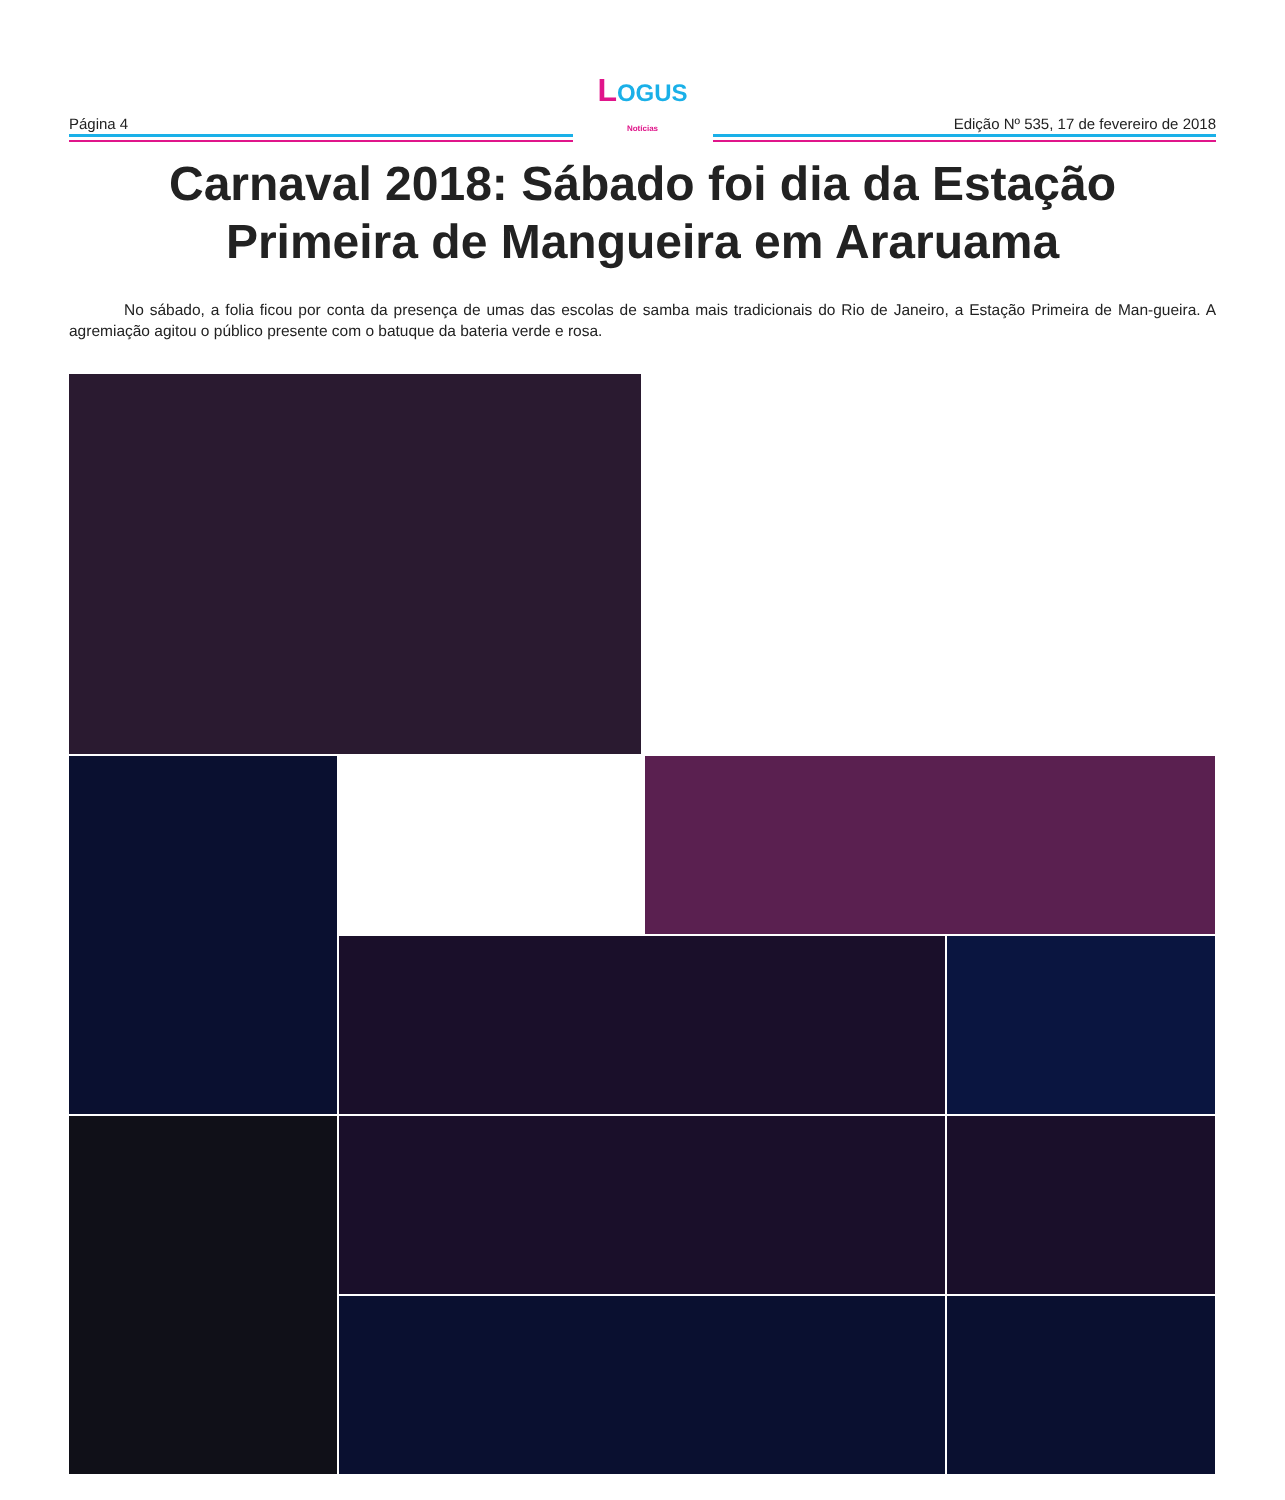Página 4
LOGUS
Notícias
Edição Nº 535, 17 de fevereiro de 2018
Carnaval 2018: Sábado foi dia da Estação Primeira de Mangueira em Araruama
No sábado, a folia ficou por conta da presença de umas das escolas de samba mais tradicionais do Rio de Janeiro, a Estação Primeira de Man-gueira. A agremiação agitou o público presente com o batuque da bateria verde e rosa.